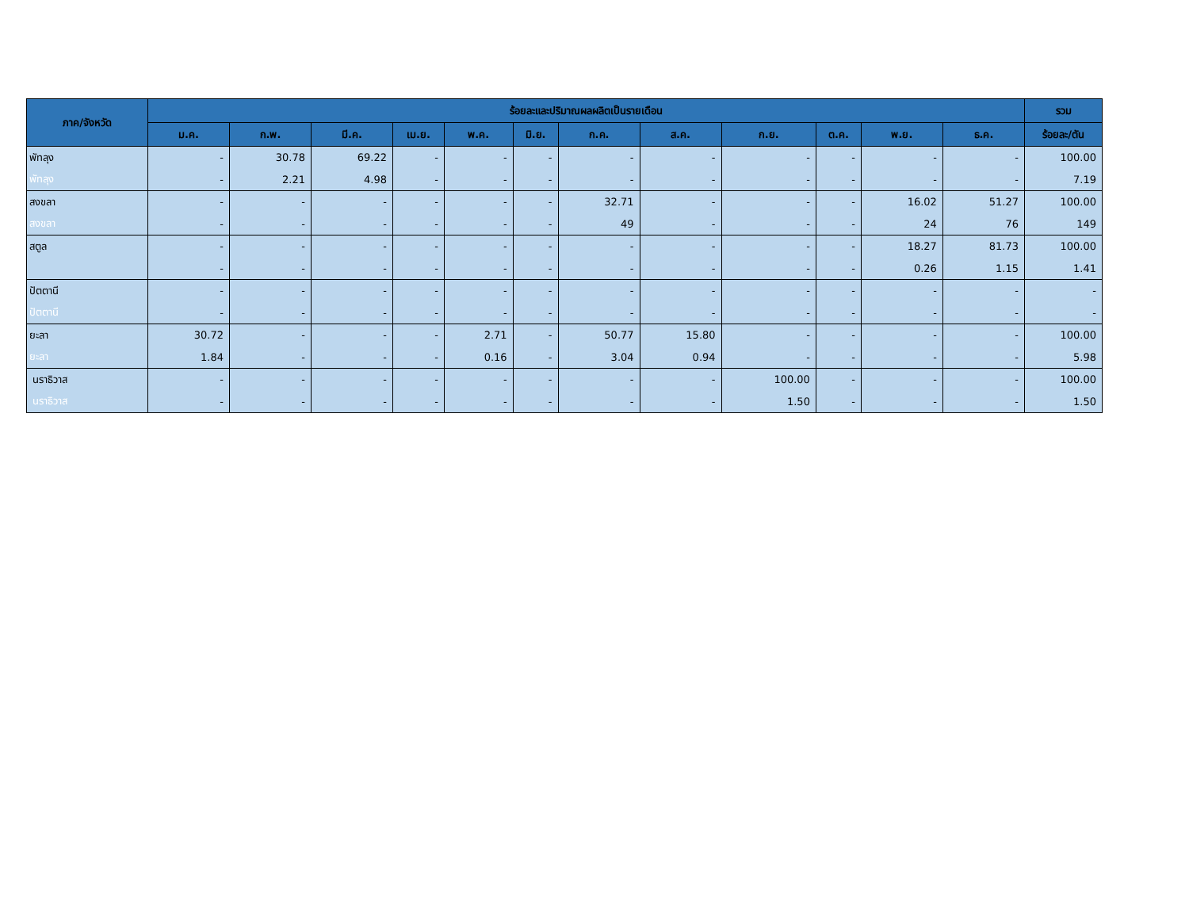| ภาค/จังหวัด | ร้อยละและปริมาณผลผลิตเป็นรายเดือน | | | | | | | | | | | | รวม |
| --- | --- | --- | --- | --- | --- | --- | --- | --- | --- | --- | --- | --- | --- |
| | ม.ค. | ก.พ. | มี.ค. | เม.ย. | พ.ค. | มิ.ย. | ก.ค. | ส.ค. | ก.ย. | ต.ค. | พ.ย. | ธ.ค. | ร้อยละ/ตัน |
| พัทลุง | - | 30.78 | 69.22 | - | - | - | - | - | - | - | - | - | 100.00 |
| พัทลุง | - | 2.21 | 4.98 | - | - | - | - | - | - | - | - | - | 7.19 |
| สงขลา | - | - | - | - | - | - | 32.71 | - | - | - | 16.02 | 51.27 | 100.00 |
| สงขลา | - | - | - | - | - | - | 49 | - | - | - | 24 | 76 | 149 |
| สตูล | - | - | - | - | - | - | - | - | - | - | 18.27 | 81.73 | 100.00 |
| | - | - | - | - | - | - | - | - | - | - | 0.26 | 1.15 | 1.41 |
| ปัตตานี | - | - | - | - | - | - | - | - | - | - | - | - | - |
| ปัตตานี | - | - | - | - | - | - | - | - | - | - | - | - | - |
| ยะลา | 30.72 | - | - | - | 2.71 | - | 50.77 | 15.80 | - | - | - | - | 100.00 |
| ยะลา | 1.84 | - | - | - | 0.16 | - | 3.04 | 0.94 | - | - | - | - | 5.98 |
| นราธิวาส | - | - | - | - | - | - | - | - | 100.00 | - | - | - | 100.00 |
| นราธิวาส | - | - | - | - | - | - | - | - | 1.50 | - | - | - | 1.50 |